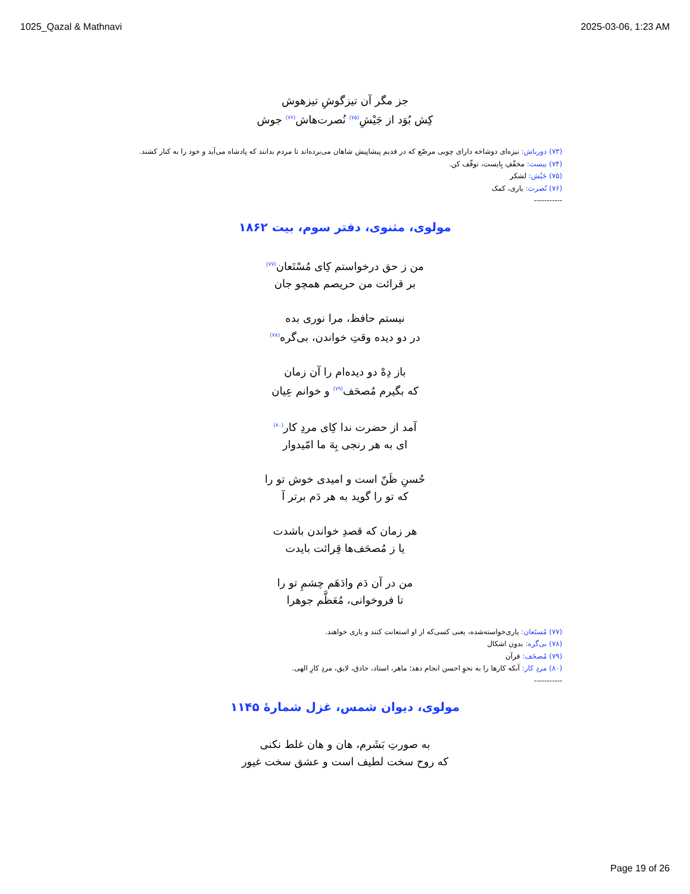1025_Qazal & Mathnavi 2025-03-06, 1:23 AM
جز مگر آن تیزگوشِ تیزهوش
کِش بُوَد از جَیْشِ<sup>(۷۵)</sup> نُصرت‌هاش<sup>(۷۶)</sup> جوش
(۷۳) دورباش: نیزه‌ای دوشاخه دارای چوبی مرصّع که در قدیم پیشاپیش شاهان می‌بردەاند تا مردم بدانند که پادشاه می‌آید و خود را به کنار کشند.
(۷۴) بیست: مخفّفِ بِایست، توقّف کن.
(۷۵) جَیْش: لشکر
(۷۶) نُصرت: یاری، کمک
-----------
مولوی، مثنوی، دفتر سوم، بیت ۱۸۶۲
من ز حق درخواستم کِای مُسْتَعان<sup>(۷۷)</sup>
بر قرائت من حریصم همچو جان
نیستم حافظ، مرا نوری بده
در دو دیده وقتِ خواندن، بی‌گره<sup>(۷۸)</sup>
باز دِهْ دو دیده‌ام را آن زمان
که بگیرم مُصحَف<sup>(۷۹)</sup> و خوانم عِیان
آمد از حضرت ندا کِای مردِ کار<sup>(۸۰)</sup>
ای به هر رنجی بِهَ ما امّیدوار
حُسنِ ظَنّ است و امیدی خوش تو را
که تو را گوید به هر دَم برتر آ
هر زمان که قصدِ خواندن باشدت
یا ز مُصحَف‌ها قِرائت بایدت
من در آن دَم وادَهَم چشمِ تو را
تا فروخوانی، مُعَظَّم جوهرا
(۷۷) مُستَعان: یاری‌خواسته‌شده، یعنی کسی‌که از او استعانت کنند و یاری خواهند.
(۷۸) بی‌گره: بدون اشکال
(۷۹) مُصحَف: قرآن
(۸۰) مردِ کار: آنکه کارها را به نحوِ احسن انجام دهد؛ ماهر، استاد، حاذق، لایق، مردِ کارِ الهی.
-----------
مولوی، دیوان شمس، غزل شمارهٔ ۱۱۴۵
به صورتِ بَشَرم، هان و هان غلط نکنی
که روح سخت لطیف است و عشق سخت غیور
Page 19 of 26